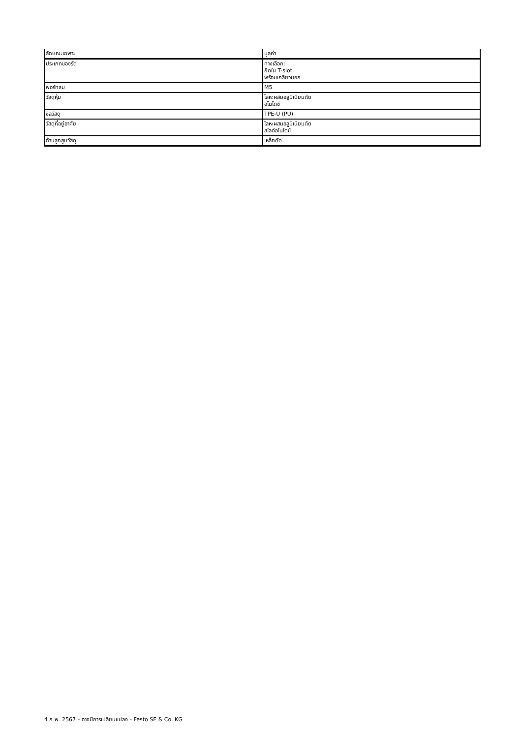| ลักษณะเฉพาะ | มูลค่า |
| ประเภทของรัด | ทางเลือก: ยึดใน T-slot พร้อมเกลียวนอก |
| พอร์ทลม | M5 |
| วัสดุหุ้ม | โลหะผสมอลูมิเนียมดัด อโนไดซ์ |
| ซีลวัสดุ | TPE-U (PU) |
| วัสดุที่อยู่อาศัย | โลหะผสมอลูมิเนียมดัด สไลด์อโนไดซ์ |
| ก้านลูกสูบวัสดุ | เหล็กดัด |
4 ก.พ. 2567 – อาจมีการเปลี่ยนแปลง - Festo SE & Co. KG